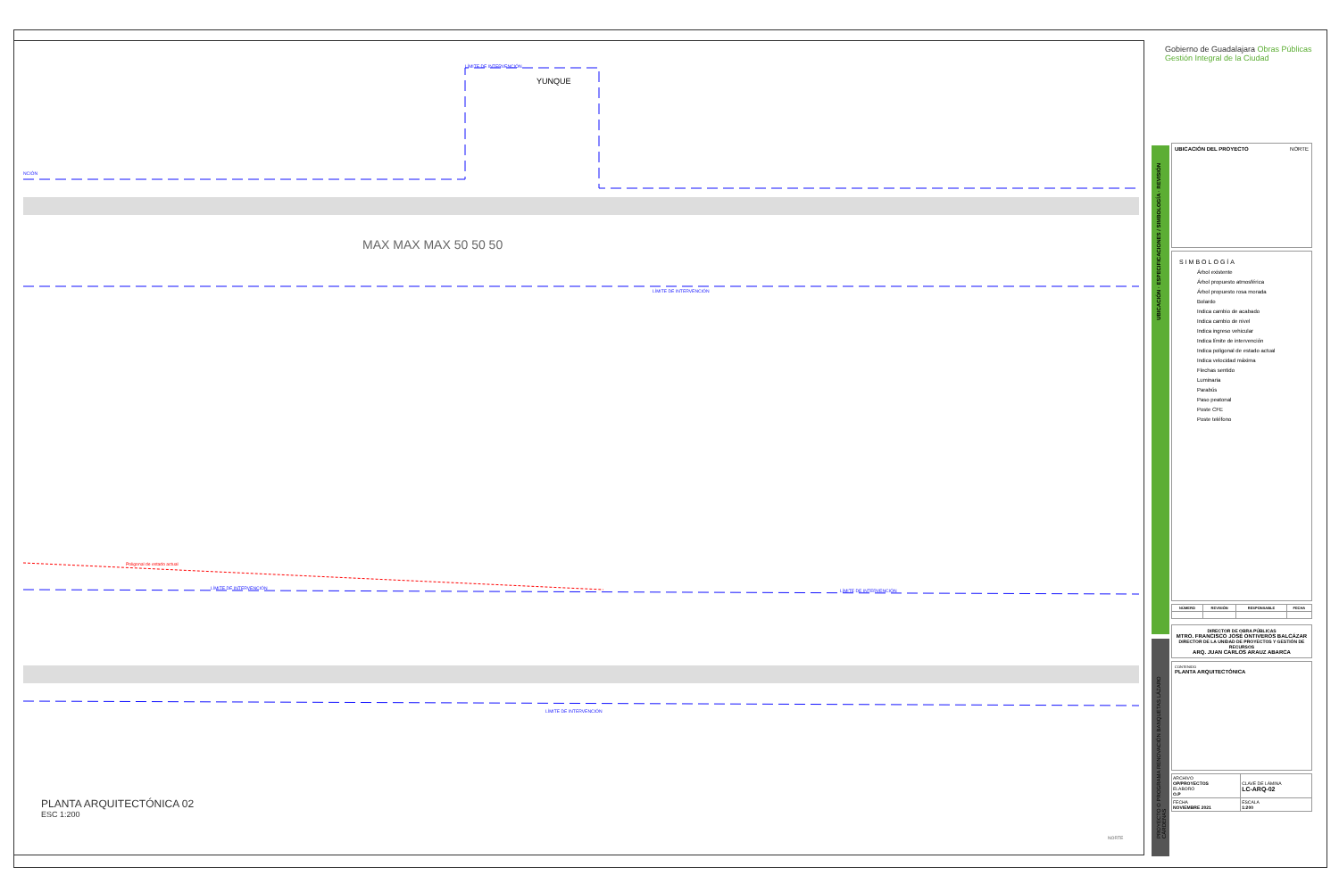LÍMITE DE INTERVENCIÓN
YUNQUE
NCIÓN
MAX MAX MAX 50 50 50
LÍMITE DE INTERVENCIÓN
Poligonal de estado actual
LÍMITE DE INTERVENCIÓN
LÍMITE DE INTERVENCIÓN
LÍMITE DE INTERVENCIÓN
NORTE
PLANTA ARQUITECTÓNICA 02
ESC 1:200
Gobierno de Guadalajara Obras Públicas Gestión Integral de la Ciudad
UBICACIÓN · ESPECIFICACIONES / SIMBOLOGÍA · REVISIÓN
PROYECTO O PROGRAMA RENOVACIÓN BANQUETAS LÁZARO CÁRDENAS
UBICACIÓN DEL PROYECTO NORTE
SIMBOLOGÍA
Árbol existente
Árbol propuesto atmosférica
Árbol propuesto rosa morada
Bolardo
Indica cambio de acabado
Indica cambio de nivel
Indica ingreso vehicular
Indica límite de intervención
Indica poligonal de estado actual
Indica velocidad máxima
Flechas sentido
Luminaria
Parabús
Paso peatonal
Poste CFE
Poste teléfono
| NÚMERO | REVISIÓN | RESPONSABLE | FECHA |
| --- | --- | --- | --- |
DIRECTOR DE OBRA PÚBLICAS
MTRO. FRANCISCO JOSÉ ONTIVEROS BALCÁZAR
DIRECTOR DE LA UNIDAD DE PROYECTOS Y GESTIÓN DE RECURSOS
ARQ. JUAN CARLOS ARAUZ ABARCA
CONTENIDO
PLANTA ARQUITECTÓNICA
| ARCHIVO OP/PROYECTOS ELABORÓ O.P | CLAVE DE LÁMINA LC-ARQ-02 |
| FECHA NOVIEMBRE 2021 | ESCALA 1:200 |